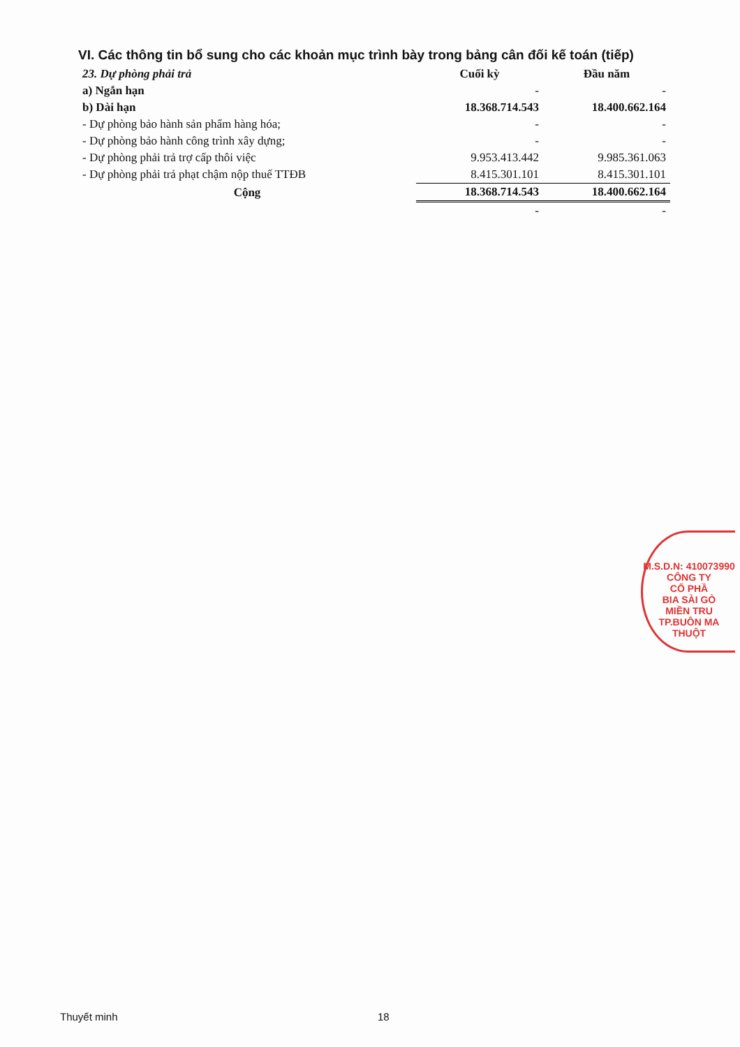VI. Các thông tin bổ sung cho các khoản mục trình bày trong bảng cân đối kế toán (tiếp)
| 23. Dự phòng phải trả | Cuối kỳ | Đầu năm |
| a) Ngắn hạn | - | - |
| b) Dài hạn | 18.368.714.543 | 18.400.662.164 |
| - Dự phòng bảo hành sản phẩm hàng hóa; | - | - |
| - Dự phòng bảo hành công trình xây dựng; | - | - |
| - Dự phòng phải trả trợ cấp thôi việc | 9.953.413.442 | 9.985.361.063 |
| - Dự phòng phải trả phạt chậm nộp thuế TTĐB | 8.415.301.101 | 8.415.301.101 |
| Cộng | 18.368.714.543 | 18.400.662.164 |
| | - | - |
M.S.D.N: 410073990
CÔNG TY
CỔ PHẦ
BIA SÀI GÒ
MIỀN TRU
TP.BUÔN MA THUỘT
Thuyết minh 18